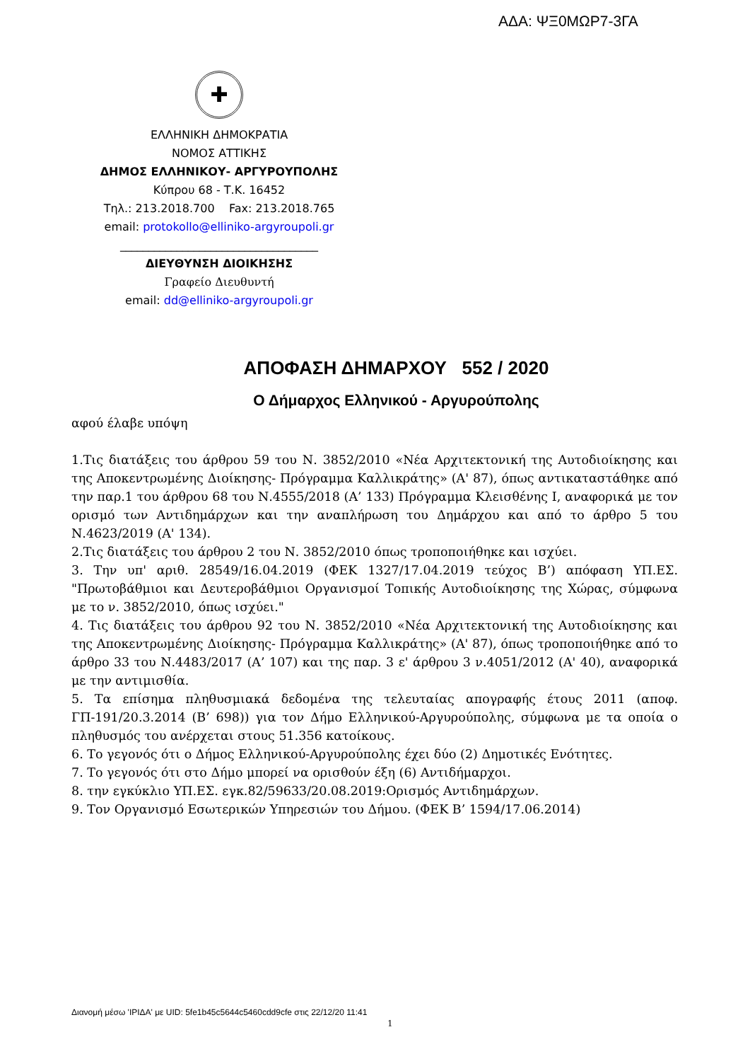ΑΔΑ: ΨΞ0ΜΩΡ7-3ΓΑ
✚
ΕΛΛΗΝΙΚΗ ΔΗΜΟΚΡΑΤΙΑ
ΝΟΜΟΣ ΑΤΤΙΚΗΣ
ΔΗΜΟΣ ΕΛΛΗΝΙΚΟΥ- ΑΡΓΥΡΟΥΠΟΛΗΣ
Κύπρου 68 - Τ.Κ. 16452
Τηλ.: 213.2018.700 Fax: 213.2018.765
email: protokollo@elliniko-argyroupoli.gr
___________________________________
ΔΙΕΥΘΥΝΣΗ ΔΙΟΙΚΗΣΗΣ
Γραφείο Διευθυντή
email: dd@elliniko-argyroupoli.gr
ΑΠΟΦΑΣΗ ΔΗΜΑΡΧΟΥ 552 / 2020
Ο Δήμαρχος Ελληνικού - Αργυρούπολης
αφού έλαβε υπόψη
1.Τις διατάξεις του άρθρου 59 του Ν. 3852/2010 «Νέα Αρχιτεκτονική της Αυτοδιοίκησης και της Αποκεντρωμένης Διοίκησης- Πρόγραμμα Καλλικράτης» (Α' 87), όπως αντικαταστάθηκε από την παρ.1 του άρθρου 68 του Ν.4555/2018 (Α’ 133) Πρόγραμμα Κλεισθένης Ι, αναφορικά με τον ορισμό των Αντιδημάρχων και την αναπλήρωση του Δημάρχου και από το άρθρο 5 του Ν.4623/2019 (Α' 134).
2.Τις διατάξεις του άρθρου 2 του Ν. 3852/2010 όπως τροποποιήθηκε και ισχύει.
3. Την υπ' αριθ. 28549/16.04.2019 (ΦΕΚ 1327/17.04.2019 τεύχος Β’) απόφαση ΥΠ.ΕΣ. "Πρωτοβάθμιοι και Δευτεροβάθμιοι Οργανισμοί Τοπικής Αυτοδιοίκησης της Χώρας, σύμφωνα με το ν. 3852/2010, όπως ισχύει."
4. Τις διατάξεις του άρθρου 92 του Ν. 3852/2010 «Νέα Αρχιτεκτονική της Αυτοδιοίκησης και της Αποκεντρωμένης Διοίκησης- Πρόγραμμα Καλλικράτης» (Α' 87), όπως τροποποιήθηκε από το άρθρο 33 του Ν.4483/2017 (Α’ 107) και της παρ. 3 ε' άρθρου 3 ν.4051/2012 (Α' 40), αναφορικά με την αντιμισθία.
5. Τα επίσημα πληθυσμιακά δεδομένα της τελευταίας απογραφής έτους 2011 (αποφ. ΓΠ-191/20.3.2014 (Β’ 698)) για τον Δήμο Ελληνικού-Αργυρούπολης, σύμφωνα με τα οποία ο πληθυσμός του ανέρχεται στους 51.356 κατοίκους.
6. Το γεγονός ότι ο Δήμος Ελληνικού-Αργυρούπολης έχει δύο (2) Δημοτικές Ενότητες.
7. Το γεγονός ότι στο Δήμο μπορεί να ορισθούν έξη (6) Αντιδήμαρχοι.
8. την εγκύκλιο ΥΠ.ΕΣ. εγκ.82/59633/20.08.2019:Ορισμός Αντιδημάρχων.
9. Τον Οργανισμό Εσωτερικών Υπηρεσιών του Δήμου. (ΦΕΚ Β’ 1594/17.06.2014)
Διανομή μέσω 'ΙΡΙΔΑ' με UID: 5fe1b45c5644c5460cdd9cfe στις 22/12/20 11:41
1